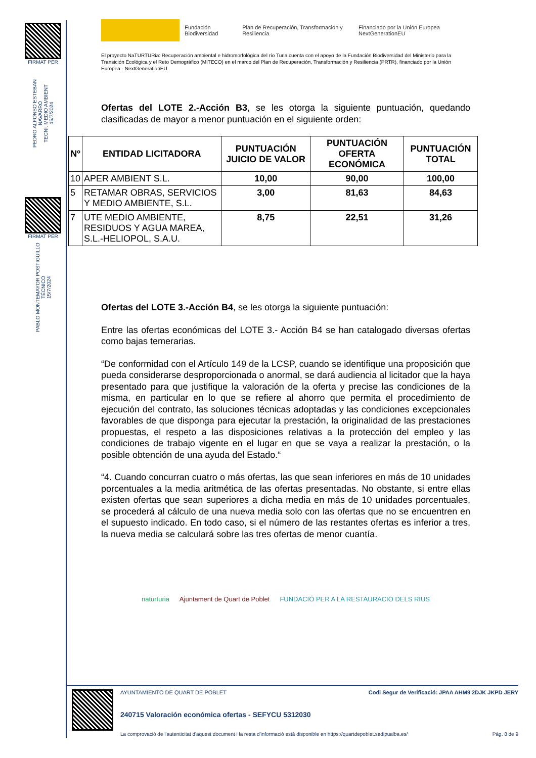FIRMAT PER
PEDRO ALFONSO ESTEBAN NAVARRO
TECNI. MEDIO AMBIENT
15/7/2024
FIRMAT PER
PABLO MONTEMAYOR POSTIGUILLO
TÉCNICO
15/7/2024
Fundación Biodiversidad Plan de Recuperación, Transformación y Resiliencia Financiado por la Unión Europea NextGenerationEU
El proyecto NaTURTURia: Recuperación ambiental e hidromorfológica del río Turia cuenta con el apoyo de la Fundación Biodiversidad del Ministerio para la Transición Ecológica y el Reto Demográfico (MITECO) en el marco del Plan de Recuperación, Transformación y Resiliencia (PRTR), financiado por la Unión Europea - NextGenerationEU.
Ofertas del LOTE 2.-Acción B3, se les otorga la siguiente puntuación, quedando clasificadas de mayor a menor puntuación en el siguiente orden:
| Nº | ENTIDAD LICITADORA | PUNTUACIÓN JUICIO DE VALOR | PUNTUACIÓN OFERTA ECONÓMICA | PUNTUACIÓN TOTAL |
| --- | --- | --- | --- | --- |
| 10 | APER AMBIENT S.L. | 10,00 | 90,00 | 100,00 |
| 5 | RETAMAR OBRAS, SERVICIOS Y MEDIO AMBIENTE, S.L. | 3,00 | 81,63 | 84,63 |
| 7 | UTE MEDIO AMBIENTE, RESIDUOS Y AGUA MAREA, S.L.-HELIOPOL, S.A.U. | 8,75 | 22,51 | 31,26 |
Ofertas del LOTE 3.-Acción B4, se les otorga la siguiente puntuación:
Entre las ofertas económicas del LOTE 3.- Acción B4 se han catalogado diversas ofertas como bajas temerarias.
“De conformidad con el Artículo 149 de la LCSP, cuando se identifique una proposición que pueda considerarse desproporcionada o anormal, se dará audiencia al licitador que la haya presentado para que justifique la valoración de la oferta y precise las condiciones de la misma, en particular en lo que se refiere al ahorro que permita el procedimiento de ejecución del contrato, las soluciones técnicas adoptadas y las condiciones excepcionales favorables de que disponga para ejecutar la prestación, la originalidad de las prestaciones propuestas, el respeto a las disposiciones relativas a la protección del empleo y las condiciones de trabajo vigente en el lugar en que se vaya a realizar la prestación, o la posible obtención de una ayuda del Estado.“
“4. Cuando concurran cuatro o más ofertas, las que sean inferiores en más de 10 unidades porcentuales a la media aritmética de las ofertas presentadas. No obstante, si entre ellas existen ofertas que sean superiores a dicha media en más de 10 unidades porcentuales, se procederá al cálculo de una nueva media solo con las ofertas que no se encuentren en el supuesto indicado. En todo caso, si el número de las restantes ofertas es inferior a tres, la nueva media se calculará sobre las tres ofertas de menor cuantía.
naturturia Ajuntament de Quart de Poblet FUNDACIÓ PER A LA RESTAURACIÓ DELS RIUS
AYUNTAMIENTO DE QUART DE POBLET Codi Segur de Verificació: JPAA AHM9 2DJK JKPD JERY
240715 Valoración económica ofertas - SEFYCU 5312030
La comprovació de l'autenticitat d'aquest document i la resta d'informació està disponible en https://quartdepoblet.sedipualba.es/ Pàg. 8 de 9